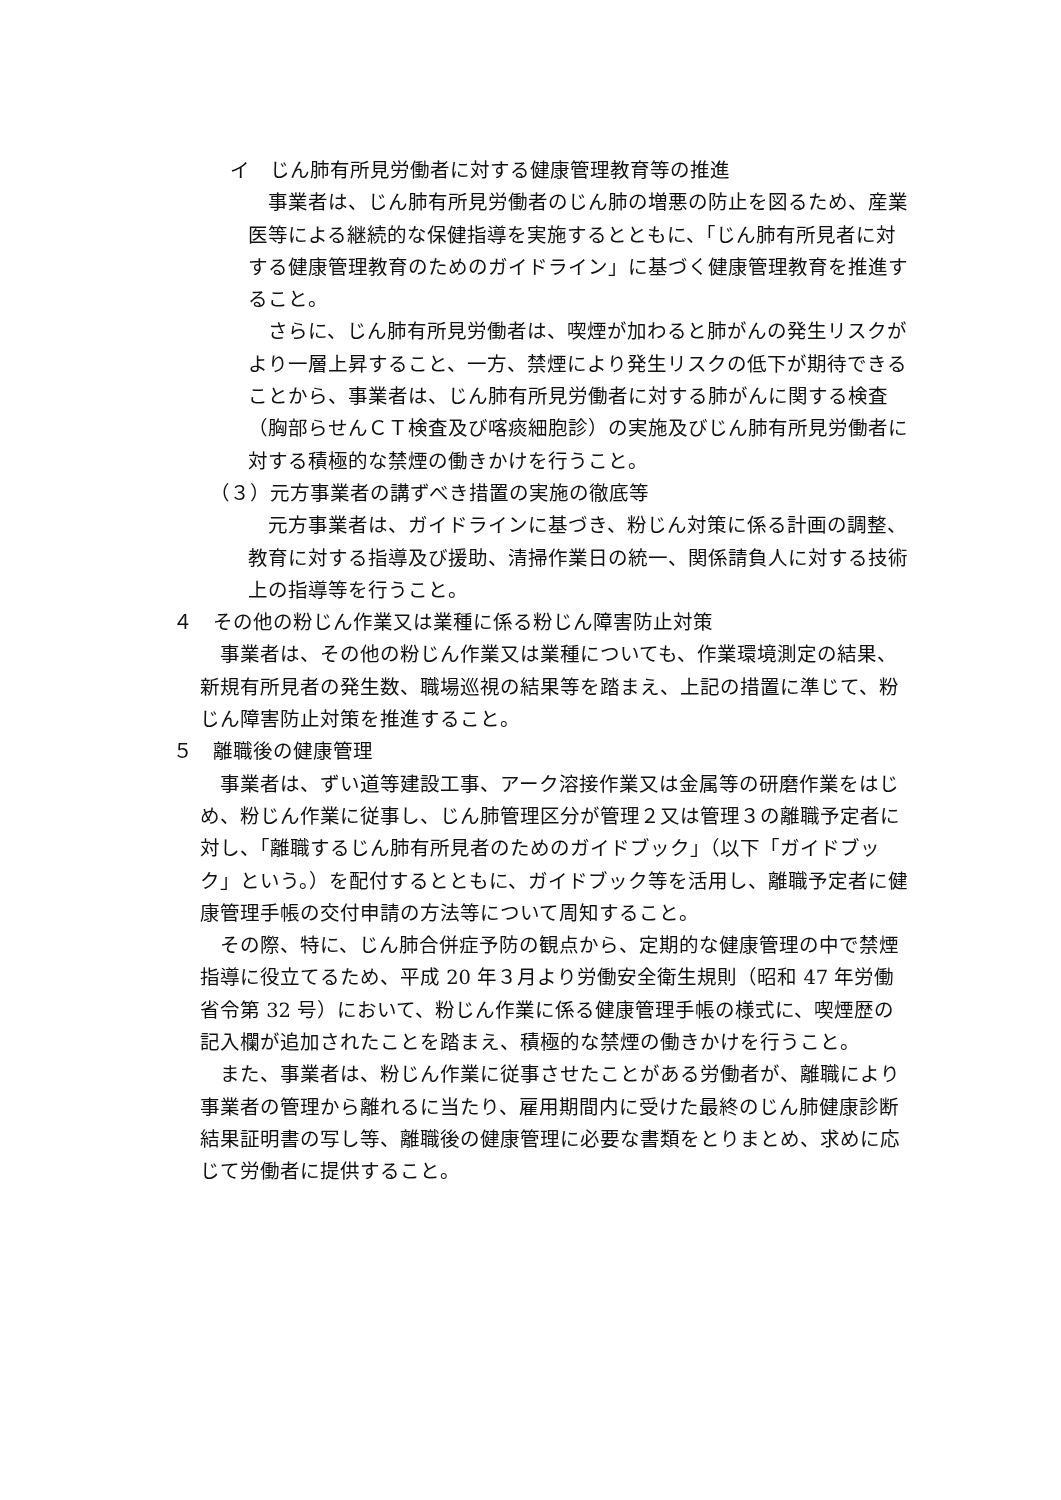イ　じん肺有所見労働者に対する健康管理教育等の推進
事業者は、じん肺有所見労働者のじん肺の増悪の防止を図るため、産業医等による継続的な保健指導を実施するとともに、「じん肺有所見者に対する健康管理教育のためのガイドライン」に基づく健康管理教育を推進すること。
さらに、じん肺有所見労働者は、喫煙が加わると肺がんの発生リスクがより一層上昇すること、一方、禁煙により発生リスクの低下が期待できることから、事業者は、じん肺有所見労働者に対する肺がんに関する検査（胸部らせんＣＴ検査及び喀痰細胞診）の実施及びじん肺有所見労働者に対する積極的な禁煙の働きかけを行うこと。
（３）元方事業者の講ずべき措置の実施の徹底等
元方事業者は、ガイドラインに基づき、粉じん対策に係る計画の調整、教育に対する指導及び援助、清掃作業日の統一、関係請負人に対する技術上の指導等を行うこと。
４　その他の粉じん作業又は業種に係る粉じん障害防止対策
事業者は、その他の粉じん作業又は業種についても、作業環境測定の結果、新規有所見者の発生数、職場巡視の結果等を踏まえ、上記の措置に準じて、粉じん障害防止対策を推進すること。
５　離職後の健康管理
事業者は、ずい道等建設工事、アーク溶接作業又は金属等の研磨作業をはじめ、粉じん作業に従事し、じん肺管理区分が管理２又は管理３の離職予定者に対し、「離職するじん肺有所見者のためのガイドブック」（以下「ガイドブック」という。）を配付するとともに、ガイドブック等を活用し、離職予定者に健康管理手帳の交付申請の方法等について周知すること。
その際、特に、じん肺合併症予防の観点から、定期的な健康管理の中で禁煙指導に役立てるため、平成 20 年３月より労働安全衛生規則（昭和 47 年労働省令第 32 号）において、粉じん作業に係る健康管理手帳の様式に、喫煙歴の記入欄が追加されたことを踏まえ、積極的な禁煙の働きかけを行うこと。
また、事業者は、粉じん作業に従事させたことがある労働者が、離職により事業者の管理から離れるに当たり、雇用期間内に受けた最終のじん肺健康診断結果証明書の写し等、離職後の健康管理に必要な書類をとりまとめ、求めに応じて労働者に提供すること。